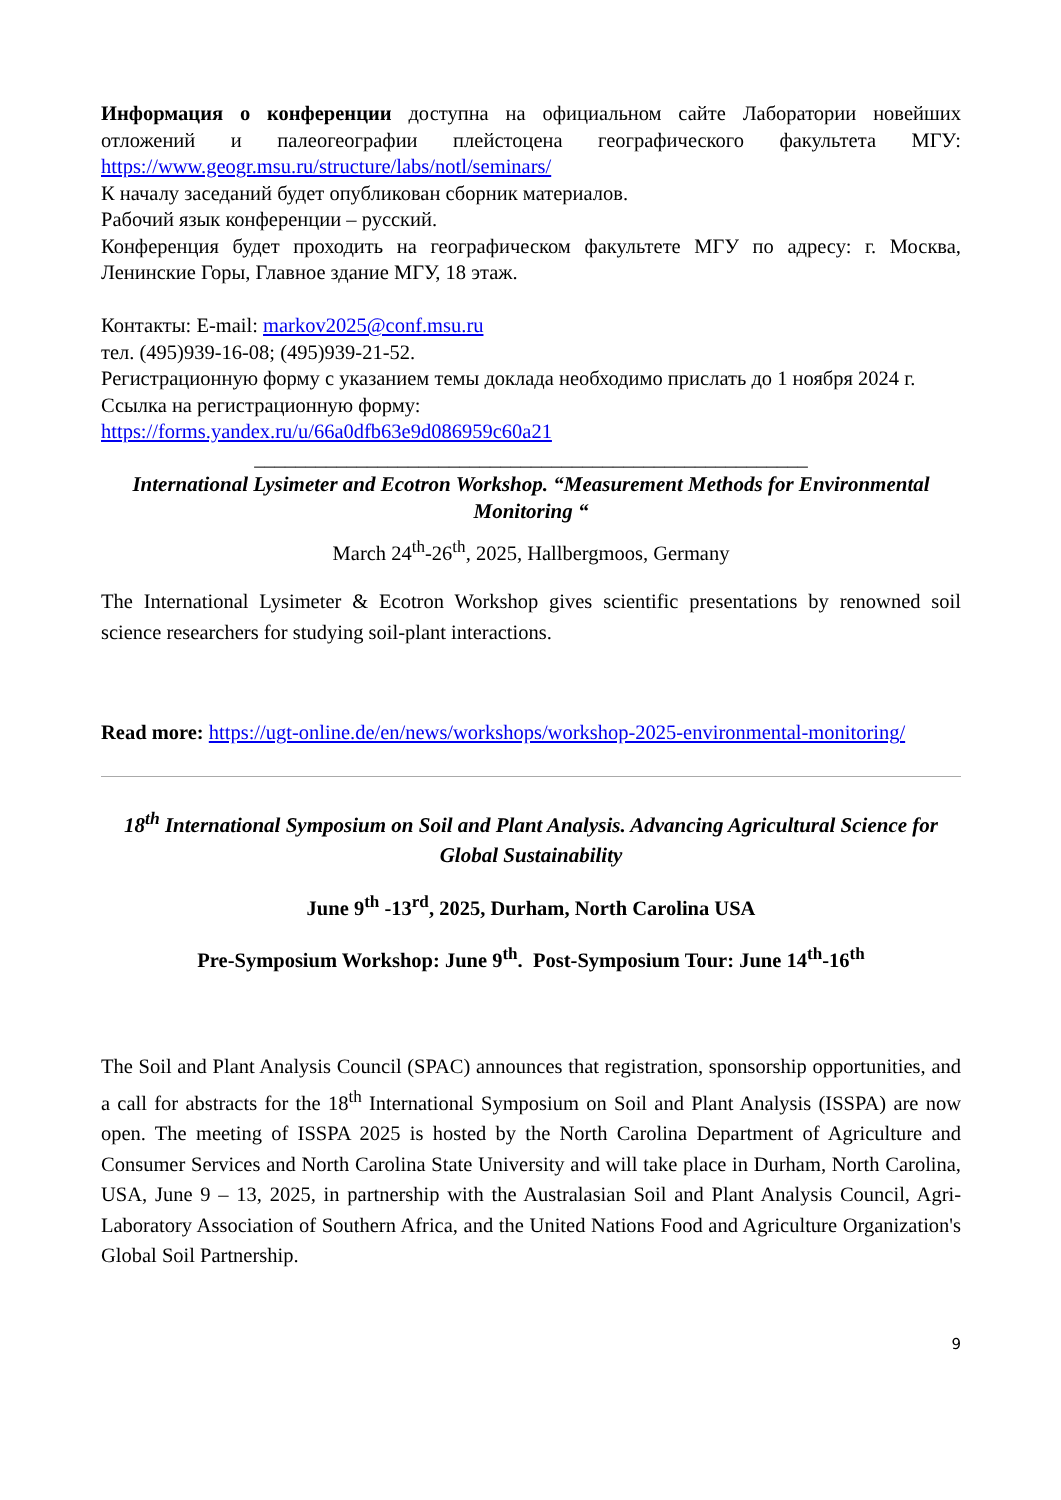Информация о конференции доступна на официальном сайте Лаборатории новейших отложений и палеогеографии плейстоцена географического факультета МГУ: https://www.geogr.msu.ru/structure/labs/notl/seminars/
К началу заседаний будет опубликован сборник материалов.
Рабочий язык конференции – русский.
Конференция будет проходить на географическом факультете МГУ по адресу: г. Москва, Ленинские Горы, Главное здание МГУ, 18 этаж.
Контакты: E-mail: markov2025@conf.msu.ru
тел. (495)939-16-08; (495)939-21-52.
Регистрационную форму с указанием темы доклада необходимо прислать до 1 ноября 2024 г.
Ссылка на регистрационную форму:
https://forms.yandex.ru/u/66a0dfb63e9d086959c60a21
______________________________________________________
International Lysimeter and Ecotron Workshop. “Measurement Methods for Environmental Monitoring “
March 24<sup>th</sup>-26<sup>th</sup>, 2025, Hallbergmoos, Germany
The International Lysimeter & Ecotron Workshop gives scientific presentations by renowned soil science researchers for studying soil-plant interactions.
Read more: https://ugt-online.de/en/news/workshops/workshop-2025-environmental-monitoring/
18<sup>th</sup> International Symposium on Soil and Plant Analysis. Advancing Agricultural Science for Global Sustainability
June 9<sup>th</sup> -13<sup>rd</sup>, 2025, Durham, North Carolina USA
Pre-Symposium Workshop: June 9<sup>th</sup>. Post-Symposium Tour: June 14<sup>th</sup>-16<sup>th</sup>
The Soil and Plant Analysis Council (SPAC) announces that registration, sponsorship opportunities, and a call for abstracts for the 18<sup>th</sup> International Symposium on Soil and Plant Analysis (ISSPA) are now open. The meeting of ISSPA 2025 is hosted by the North Carolina Department of Agriculture and Consumer Services and North Carolina State University and will take place in Durham, North Carolina, USA, June 9 – 13, 2025, in partnership with the Australasian Soil and Plant Analysis Council, Agri-Laboratory Association of Southern Africa, and the United Nations Food and Agriculture Organization's Global Soil Partnership.
9